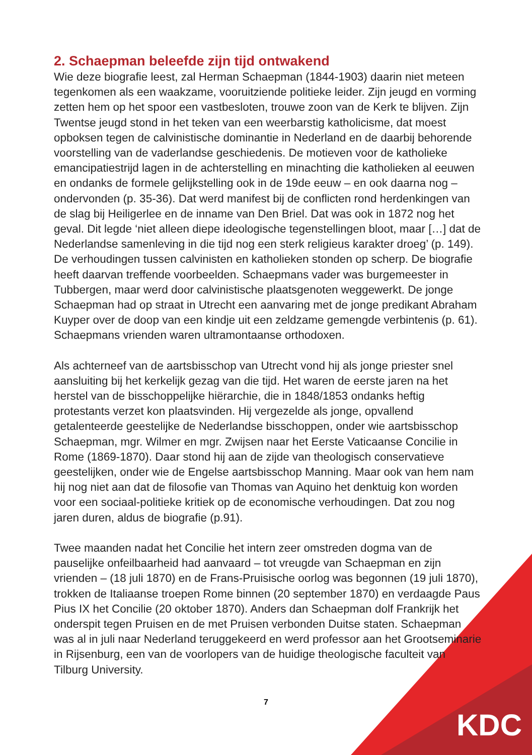2. Schaepman beleefde zijn tijd ontwakend
Wie deze biografie leest, zal Herman Schaepman (1844-1903) daarin niet meteen tegenkomen als een waakzame, vooruitziende politieke leider. Zijn jeugd en vorming zetten hem op het spoor een vastbesloten, trouwe zoon van de Kerk te blijven. Zijn Twentse jeugd stond in het teken van een weerbarstig katholicisme, dat moest opboksen tegen de calvinistische dominantie in Nederland en de daarbij behorende voorstelling van de vaderlandse geschiedenis. De motieven voor de katholieke emancipatiestrijd lagen in de achterstelling en minachting die katholieken al eeuwen en ondanks de formele gelijkstelling ook in de 19de eeuw – en ook daarna nog – ondervonden (p. 35-36). Dat werd manifest bij de conflicten rond herdenkingen van de slag bij Heiligerlee en de inname van Den Briel. Dat was ook in 1872 nog het geval. Dit legde ‘niet alleen diepe ideologische tegenstellingen bloot, maar […] dat de Nederlandse samenleving in die tijd nog een sterk religieus karakter droeg’ (p. 149). De verhoudingen tussen calvinisten en katholieken stonden op scherp. De biografie heeft daarvan treffende voorbeelden. Schaepmans vader was burgemeester in Tubbergen, maar werd door calvinistische plaatsgenoten weggewerkt. De jonge Schaepman had op straat in Utrecht een aanvaring met de jonge predikant Abraham Kuyper over de doop van een kindje uit een zeldzame gemengde verbintenis (p. 61). Schaepmans vrienden waren ultramontaanse orthodoxen.
Als achterneef van de aartsbisschop van Utrecht vond hij als jonge priester snel aansluiting bij het kerkelijk gezag van die tijd. Het waren de eerste jaren na het herstel van de bisschoppelijke hiërarchie, die in 1848/1853 ondanks heftig protestants verzet kon plaatsvinden. Hij vergezelde als jonge, opvallend getalenteerde geestelijke de Nederlandse bisschoppen, onder wie aartsbisschop Schaepman, mgr. Wilmer en mgr. Zwijsen naar het Eerste Vaticaanse Concilie in Rome (1869-1870). Daar stond hij aan de zijde van theologisch conservatieve geestelijken, onder wie de Engelse aartsbisschop Manning. Maar ook van hem nam hij nog niet aan dat de filosofie van Thomas van Aquino het denktuig kon worden voor een sociaal-politieke kritiek op de economische verhoudingen. Dat zou nog jaren duren, aldus de biografie (p.91).
Twee maanden nadat het Concilie het intern zeer omstreden dogma van de pauselijke onfeilbaarheid had aanvaard – tot vreugde van Schaepman en zijn vrienden – (18 juli 1870) en de Frans-Pruisische oorlog was begonnen (19 juli 1870), trokken de Italiaanse troepen Rome binnen (20 september 1870) en verdaagde Paus Pius IX het Concilie (20 oktober 1870). Anders dan Schaepman dolf Frankrijk het onderspit tegen Pruisen en de met Pruisen verbonden Duitse staten. Schaepman was al in juli naar Nederland teruggekeerd en werd professor aan het Grootseminarie in Rijsenburg, een van de voorlopers van de huidige theologische faculteit van Tilburg University.
7
KDC